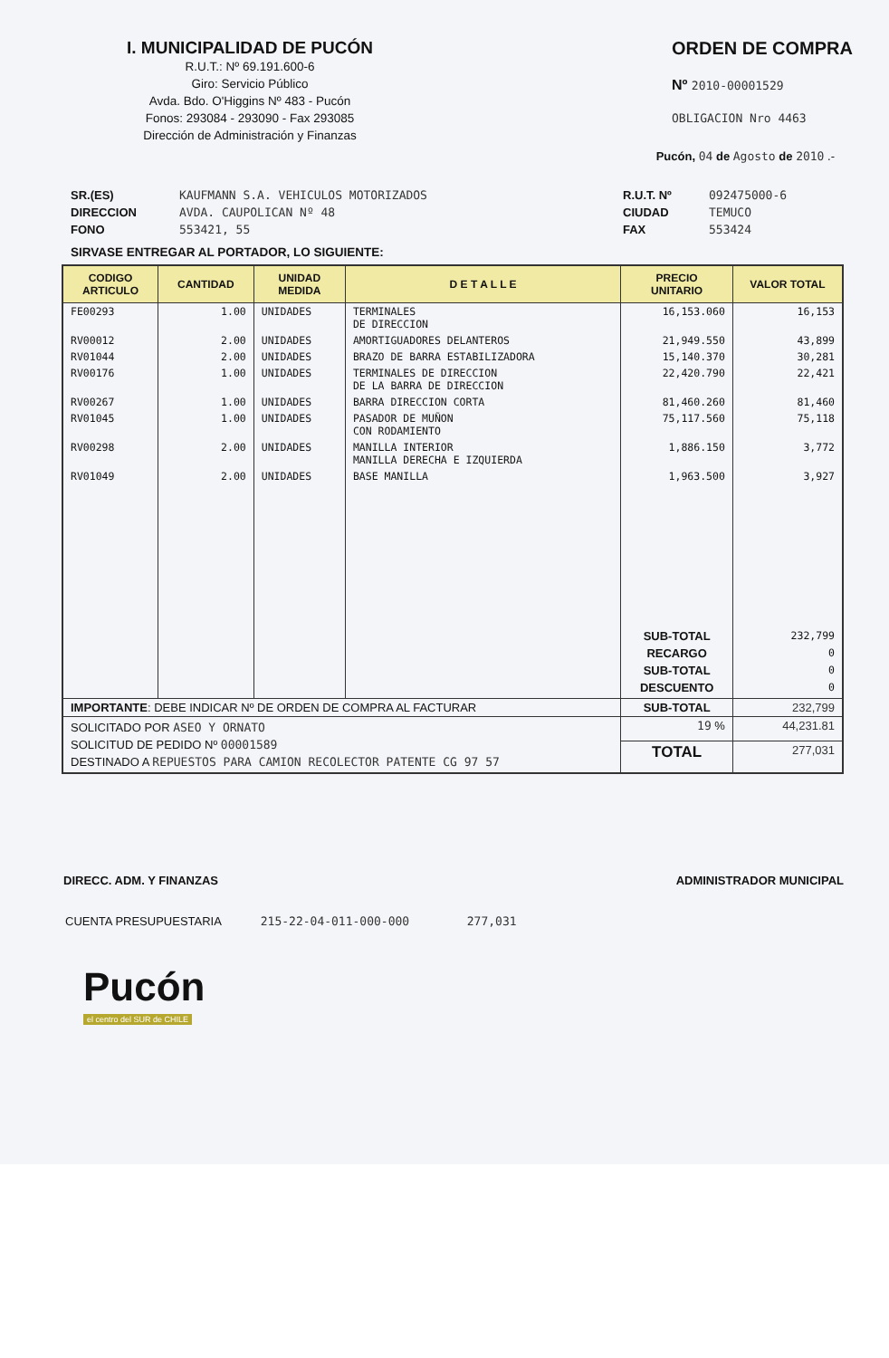I. MUNICIPALIDAD DE PUCÓN
R.U.T.: Nº 69.191.600-6
Giro: Servicio Público
Avda. Bdo. O'Higgins Nº 483 - Pucón
Fonos: 293084 - 293090 - Fax 293085
Dirección de Administración y Finanzas
ORDEN DE COMPRA
Nº 2010-00001529
OBLIGACION Nro 4463
Pucón, 04 de Agosto de 2010 .-
SR.(ES)
DIRECCION
FONO
KAUFMANN S.A. VEHICULOS MOTORIZADOS
AVDA. CAUPOLICAN Nº 48
553421, 55
R.U.T. Nº
CIUDAD
FAX
092475000-6
TEMUCO
553424
SIRVASE ENTREGAR AL PORTADOR, LO SIGUIENTE:
| CODIGO ARTICULO | CANTIDAD | UNIDAD MEDIDA | D E T A L L E | PRECIO UNITARIO | VALOR TOTAL |
| --- | --- | --- | --- | --- | --- |
| FE00293 | 1.00 | UNIDADES | TERMINALES DE DIRECCION | 16,153.060 | 16,153 |
| RV00012 | 2.00 | UNIDADES | AMORTIGUADORES DELANTEROS | 21,949.550 | 43,899 |
| RV01044 | 2.00 | UNIDADES | BRAZO DE BARRA ESTABILIZADORA | 15,140.370 | 30,281 |
| RV00176 | 1.00 | UNIDADES | TERMINALES DE DIRECCION DE LA BARRA DE DIRECCION | 22,420.790 | 22,421 |
| RV00267 | 1.00 | UNIDADES | BARRA DIRECCION CORTA | 81,460.260 | 81,460 |
| RV01045 | 1.00 | UNIDADES | PASADOR DE MUÑON CON RODAMIENTO | 75,117.560 | 75,118 |
| RV00298 | 2.00 | UNIDADES | MANILLA INTERIOR MANILLA DERECHA E IZQUIERDA | 1,886.150 | 3,772 |
| RV01049 | 2.00 | UNIDADES | BASE MANILLA | 1,963.500 | 3,927 |
| | | | | SUB-TOTAL RECARGO SUB-TOTAL DESCUENTO | 232,799 0 0 0 |
| IMPORTANTE : DEBE INDICAR Nº DE ORDEN DE COMPRA AL FACTURAR | | | | SUB-TOTAL | 232,799 |
| SOLICITADO POR ASEO Y ORNATO SOLICITUD DE PEDIDO Nº 00001589 DESTINADO A REPUESTOS PARA CAMION RECOLECTOR PATENTE CG 97 57 | | | | 19 % | 44,231.81 |
| | | | | TOTAL | 277,031 |
DIRECC. ADM. Y FINANZAS ADMINISTRADOR MUNICIPAL
CUENTA PRESUPUESTARIA 215-22-04-011-000-000 277,031
Pucón
el centro del SUR de CHILE